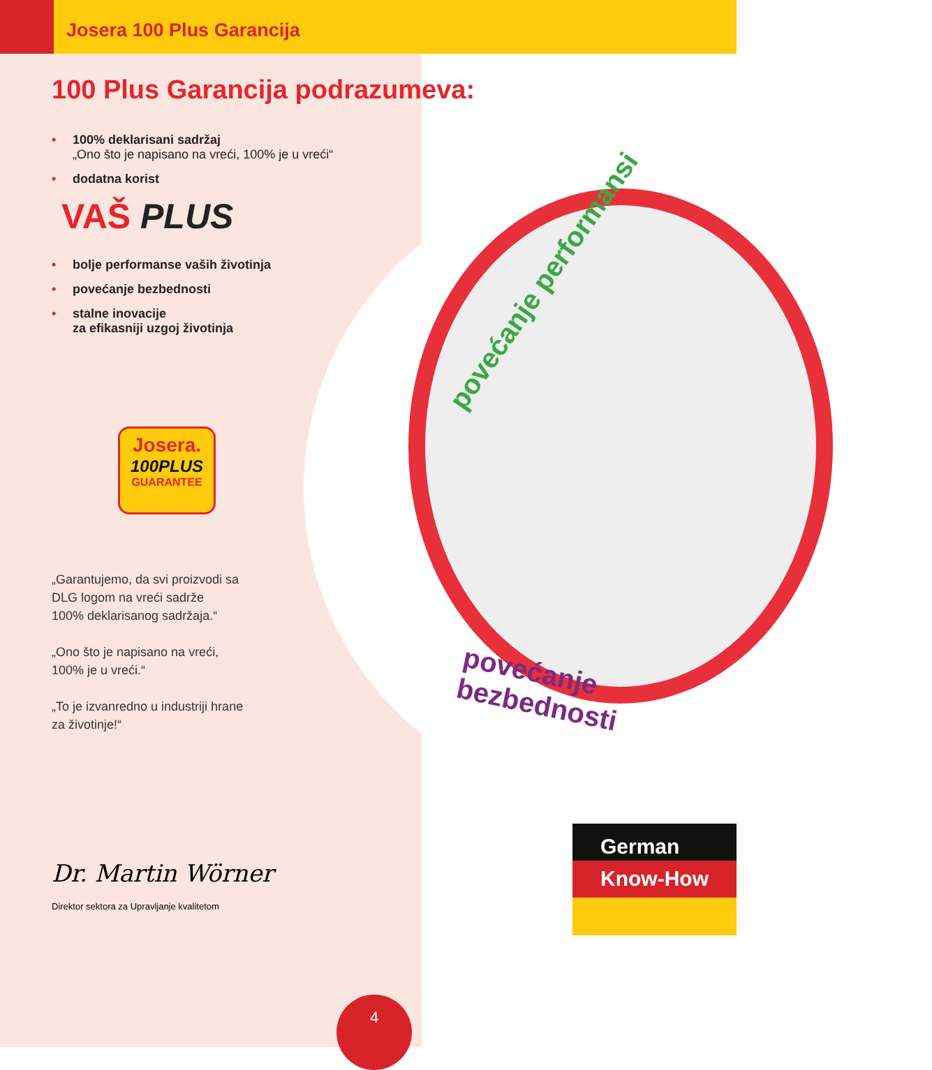Josera 100 Plus Garancija
100 Plus Garancija podrazumeva:
• 100% deklarisani sadržaj
„Ono što je napisano na vreći, 100% je u vreći“
• dodatna korist
VAŠ PLUS
• bolje performanse vaših životinja
• povećanje bezbednosti
• stalne inovacije
za efikasniji uzgoj životinja
Josera.
100PLUS
GUARANTEE
„Garantujemo, da svi proizvodi sa
DLG logom na vreći sadrže
100% deklarisanog sadržaja.“
„Ono što je napisano na vreći,
100% je u vreći.“
„To je izvanredno u industriji hrane
za životinje!“
Dr. Martin Wörner
Direktor sektora za Upravljanje kvalitetom
povećanje performansi
povećanje bezbednosti
German
Know-How
4